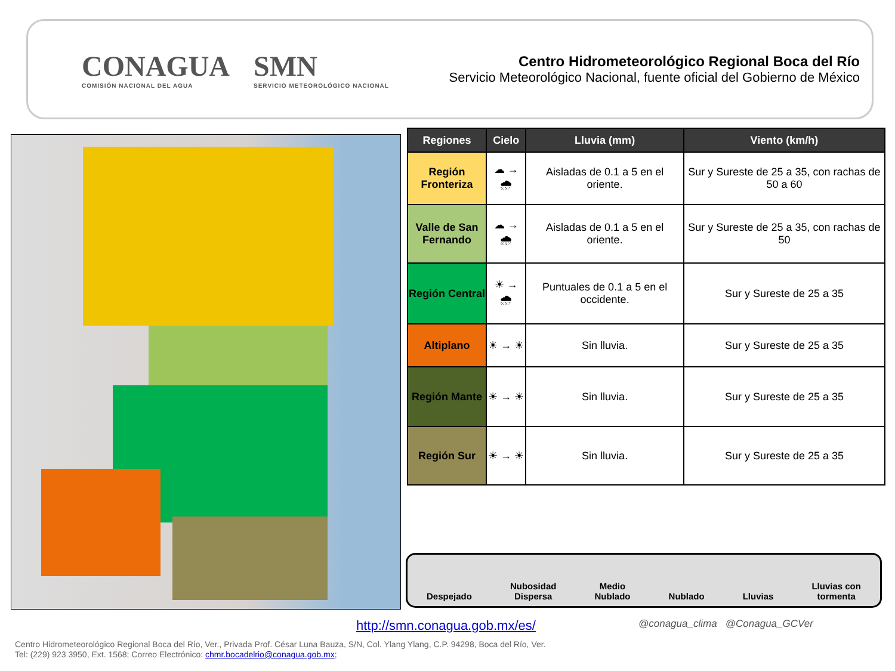CONAGUA
COMISIÓN NACIONAL DEL AGUA
SMN
SERVICIO METEOROLÓGICO NACIONAL
Centro Hidrometeorológico Regional Boca del Río
Servicio Meteorológico Nacional, fuente oficial del Gobierno de México
| Regiones | Cielo | Lluvia (mm) | Viento (km/h) |
| --- | --- | --- | --- |
| Región Fronteriza | ☁ → 🌧 | Aisladas de 0.1 a 5 en el oriente. | Sur y Sureste de 25 a 35, con rachas de 50 a 60 |
| Valle de San Fernando | ☁ → 🌧 | Aisladas de 0.1 a 5 en el oriente. | Sur y Sureste de 25 a 35, con rachas de 50 |
| Región Central | ☀ → 🌧 | Puntuales de 0.1 a 5 en el occidente. | Sur y Sureste de 25 a 35 |
| Altiplano | ☀ → ☀ | Sin lluvia. | Sur y Sureste de 25 a 35 |
| Región Mante | ☀ → ☀ | Sin lluvia. | Sur y Sureste de 25 a 35 |
| Región Sur | ☀ → ☀ | Sin lluvia. | Sur y Sureste de 25 a 35 |
Despejado
Nubosidad
Dispersa
Medio
Nublado
Nublado
Lluvias
Lluvias con
tormenta
http://smn.conagua.gob.mx/es/
@conagua_clima @Conagua_GCVer
Centro Hidrometeorológico Regional Boca del Río, Ver., Privada Prof. César Luna Bauza, S/N, Col. Ylang Ylang, C.P. 94298, Boca del Río, Ver.
Tel: (229) 923 3950, Ext. 1568; Correo Electrónico: chmr.bocadelrio@conagua.gob.mx;